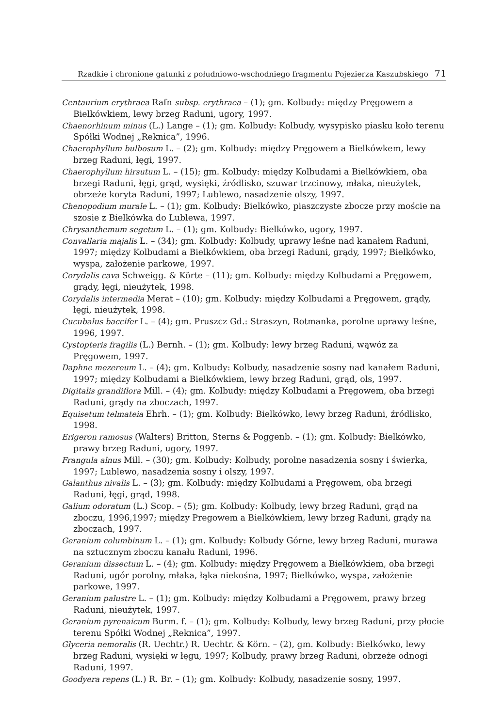Rzadkie i chronione gatunki z południowo-wschodniego fragmentu Pojezierza Kaszubskiego 71
Centaurium erythraea Rafn subsp. erythraea – (1); gm. Kolbudy: między Pręgowem a Bielkówkiem, lewy brzeg Raduni, ugory, 1997.
Chaenorhinum minus (L.) Lange – (1); gm. Kolbudy: Kolbudy, wysypisko piasku koło terenu Spółki Wodnej „Reknica”, 1996.
Chaerophyllum bulbosum L. – (2); gm. Kolbudy: między Pręgowem a Bielkówkem, lewy brzeg Raduni, łęgi, 1997.
Chaerophyllum hirsutum L. – (15); gm. Kolbudy: między Kolbudami a Bielkówkiem, oba brzegi Raduni, łęgi, grąd, wysięki, źródlisko, szuwar trzcinowy, młaka, nieużytek, obrzeże koryta Raduni, 1997; Lublewo, nasadzenie olszy, 1997.
Chenopodium murale L. – (1); gm. Kolbudy: Bielkówko, piaszczyste zbocze przy moście na szosie z Bielkówka do Lublewa, 1997.
Chrysanthemum segetum L. – (1); gm. Kolbudy: Bielkówko, ugory, 1997.
Convallaria majalis L. – (34); gm. Kolbudy: Kolbudy, uprawy leśne nad kanałem Raduni, 1997; między Kolbudami a Bielkówkiem, oba brzegi Raduni, grądy, 1997; Bielkówko, wyspa, założenie parkowe, 1997.
Corydalis cava Schweigg. & Körte – (11); gm. Kolbudy: między Kolbudami a Pręgowem, grądy, łęgi, nieużytek, 1998.
Corydalis intermedia Merat – (10); gm. Kolbudy: między Kolbudami a Pręgowem, grądy, łęgi, nieużytek, 1998.
Cucubalus baccifer L. – (4); gm. Pruszcz Gd.: Straszyn, Rotmanka, porolne uprawy leśne, 1996, 1997.
Cystopteris fragilis (L.) Bernh. – (1); gm. Kolbudy: lewy brzeg Raduni, wąwóz za Pręgowem, 1997.
Daphne mezereum L. – (4); gm. Kolbudy: Kolbudy, nasadzenie sosny nad kanałem Raduni, 1997; między Kolbudami a Bielkówkiem, lewy brzeg Raduni, grąd, ols, 1997.
Digitalis grandiflora Mill. – (4); gm. Kolbudy: między Kolbudami a Pręgowem, oba brzegi Raduni, grądy na zboczach, 1997.
Equisetum telmateia Ehrh. – (1); gm. Kolbudy: Bielkówko, lewy brzeg Raduni, źródlisko, 1998.
Erigeron ramosus (Walters) Britton, Sterns & Poggenb. – (1); gm. Kolbudy: Bielkówko, prawy brzeg Raduni, ugory, 1997.
Frangula alnus Mill. – (30); gm. Kolbudy: Kolbudy, porolne nasadzenia sosny i świerka, 1997; Lublewo, nasadzenia sosny i olszy, 1997.
Galanthus nivalis L. – (3); gm. Kolbudy: między Kolbudami a Pręgowem, oba brzegi Raduni, łęgi, grąd, 1998.
Galium odoratum (L.) Scop. – (5); gm. Kolbudy: Kolbudy, lewy brzeg Raduni, grąd na zboczu, 1996,1997; między Pregowem a Bielkówkiem, lewy brzeg Raduni, grądy na zboczach, 1997.
Geranium columbinum L. – (1); gm. Kolbudy: Kolbudy Górne, lewy brzeg Raduni, murawa na sztucznym zboczu kanału Raduni, 1996.
Geranium dissectum L. – (4); gm. Kolbudy: między Pręgowem a Bielkówkiem, oba brzegi Raduni, ugór porolny, młaka, łąka niekośna, 1997; Bielkówko, wyspa, założenie parkowe, 1997.
Geranium palustre L. – (1); gm. Kolbudy: między Kolbudami a Pręgowem, prawy brzeg Raduni, nieużytek, 1997.
Geranium pyrenaicum Burm. f. – (1); gm. Kolbudy: Kolbudy, lewy brzeg Raduni, przy płocie terenu Spółki Wodnej „Reknica”, 1997.
Glyceria nemoralis (R. Uechtr.) R. Uechtr. & Körn. – (2), gm. Kolbudy: Bielkówko, lewy brzeg Raduni, wysięki w łęgu, 1997; Kolbudy, prawy brzeg Raduni, obrzeże odnogi Raduni, 1997.
Goodyera repens (L.) R. Br. – (1); gm. Kolbudy: Kolbudy, nasadzenie sosny, 1997.